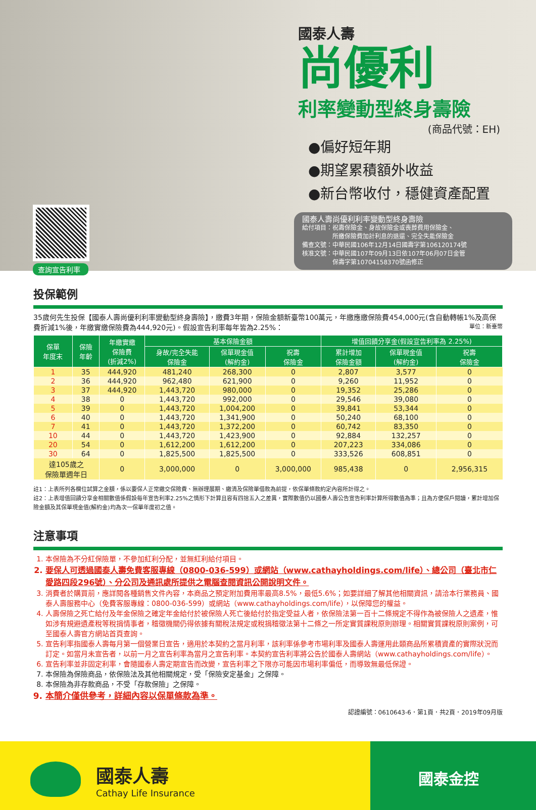國泰人壽
尚優利
利率變動型終身壽險
(商品代號：EH)
●偏好短年期
●期望累積額外收益
●新台幣收付，穩健資產配置
查詢宣告利率
國泰人壽尚優利利率變動型終身壽險
給付項目：祝壽保險金、身故保險金或喪葬費用保險金、
　　　　　所繳保險費加計利息的退還、完全失能保險金
備查文號：中華民國106年12月14日國壽字第106120174號
核准文號：中華民國107年09月13日依107年06月07日金管
　　　　　保壽字第10704158370號函修正
投保範例
35歲何先生投保【國泰人壽尚優利利率變動型終身壽險】，繳費3年期，保險金額新臺幣100萬元，年繳應繳保險費454,000元(含自動轉帳1%及高保費折減1%後，年繳實繳保險費為444,920元)。假設宣告利率每年皆為2.25%： 單位：新臺幣
| 保單 年度末 | 保險 年齡 | 年繳實繳 保險費 (折減2%) | 基本保險金額 | | | 增值回饋分享金(假設宣告利率為 2.25%) | | |
| --- | --- | --- | --- | --- | --- | --- | --- | --- |
| | | | 身故/完全失能 保險金 | 保單現金值 (解約金) | 祝壽 保險金 | 累計增加 保險金額 | 保單現金值 (解約金) | 祝壽 保險金 |
| 1 | 35 | 444,920 | 481,240 | 268,300 | 0 | 2,807 | 3,577 | 0 |
| 2 | 36 | 444,920 | 962,480 | 621,900 | 0 | 9,260 | 11,952 | 0 |
| 3 | 37 | 444,920 | 1,443,720 | 980,000 | 0 | 19,352 | 25,286 | 0 |
| 4 | 38 | 0 | 1,443,720 | 992,000 | 0 | 29,546 | 39,080 | 0 |
| 5 | 39 | 0 | 1,443,720 | 1,004,200 | 0 | 39,841 | 53,344 | 0 |
| 6 | 40 | 0 | 1,443,720 | 1,341,900 | 0 | 50,240 | 68,100 | 0 |
| 7 | 41 | 0 | 1,443,720 | 1,372,200 | 0 | 60,742 | 83,350 | 0 |
| 10 | 44 | 0 | 1,443,720 | 1,423,900 | 0 | 92,884 | 132,257 | 0 |
| 20 | 54 | 0 | 1,612,200 | 1,612,200 | 0 | 207,223 | 334,086 | 0 |
| 30 | 64 | 0 | 1,825,500 | 1,825,500 | 0 | 333,526 | 608,851 | 0 |
| 達105歲之 保險單週年日 | | 0 | 3,000,000 | 0 | 3,000,000 | 985,438 | 0 | 2,956,315 |
註1：上表所列各欄位試算之金額，係以要保人正常繳交保險費、無辦理展期、繳清及保險單借款為前提，依保單條款約定內容所計得之。
註2：上表增值回饋分享金相關數值係假設每年宣告利率2.25%之情形下計算且容有四捨五入之差異，實際數值仍以國泰人壽公告宣告利率計算所得數值為準；且為方便保戶閱讀，累計增加保險金額及其保單現金值(解約金)均為次一保單年度初之值。
注意事項
1. 本保險為不分紅保險單，不參加紅利分配，並無紅利給付項目。
2. 要保人可透過國泰人壽免費客服專線（0800-036-599）或網站（www.cathayholdings.com/life）、總公司（臺北市仁愛路四段296號）、分公司及通訊處所提供之電腦查閱資訊公開說明文件。
3. 消費者於購買前，應詳閱各種銷售文件內容，本商品之預定附加費用率最高8.5%，最低5.6%；如要詳細了解其他相關資訊，請洽本行業務員、國泰人壽服務中心（免費客服專線：0800-036-599）或網站（www.cathayholdings.com/life），以保障您的權益。
4. 人壽保險之死亡給付及年金保險之確定年金給付於被保險人死亡後給付於指定受益人者，依保險法第一百十二條規定不得作為被保險人之遺產，惟如涉有規避遺產稅等稅捐情事者，稽徵機關仍得依據有關稅法規定或稅捐稽徵法第十二條之一所定實質課稅原則辦理。相關實質課稅原則案例，可至國泰人壽官方網站首頁查詢。
5. 宣告利率指國泰人壽每月第一個營業日宣告，適用於本契約之當月利率，該利率係參考市場利率及國泰人壽運用此類商品所累積資產的實際狀況而訂定。如當月未宣告者，以前一月之宣告利率為當月之宣告利率。本契約宣告利率將公告於國泰人壽網站（www.cathayholdings.com/life）。
6. 宣告利率並非固定利率，會隨國泰人壽定期宣告而改變，宣告利率之下限亦可能因市場利率偏低，而導致無最低保證。
7. 本保險為保險商品，依保險法及其他相關規定，受「保險安定基金」之保障。
8. 本保險為非存款商品，不受「存款保險」之保障。
9. 本簡介僅供參考，詳細內容以保單條款為準。
認證編號：0610643-6．第1頁．共2頁．2019年09月版
國泰人壽
Cathay Life Insurance
國泰金控